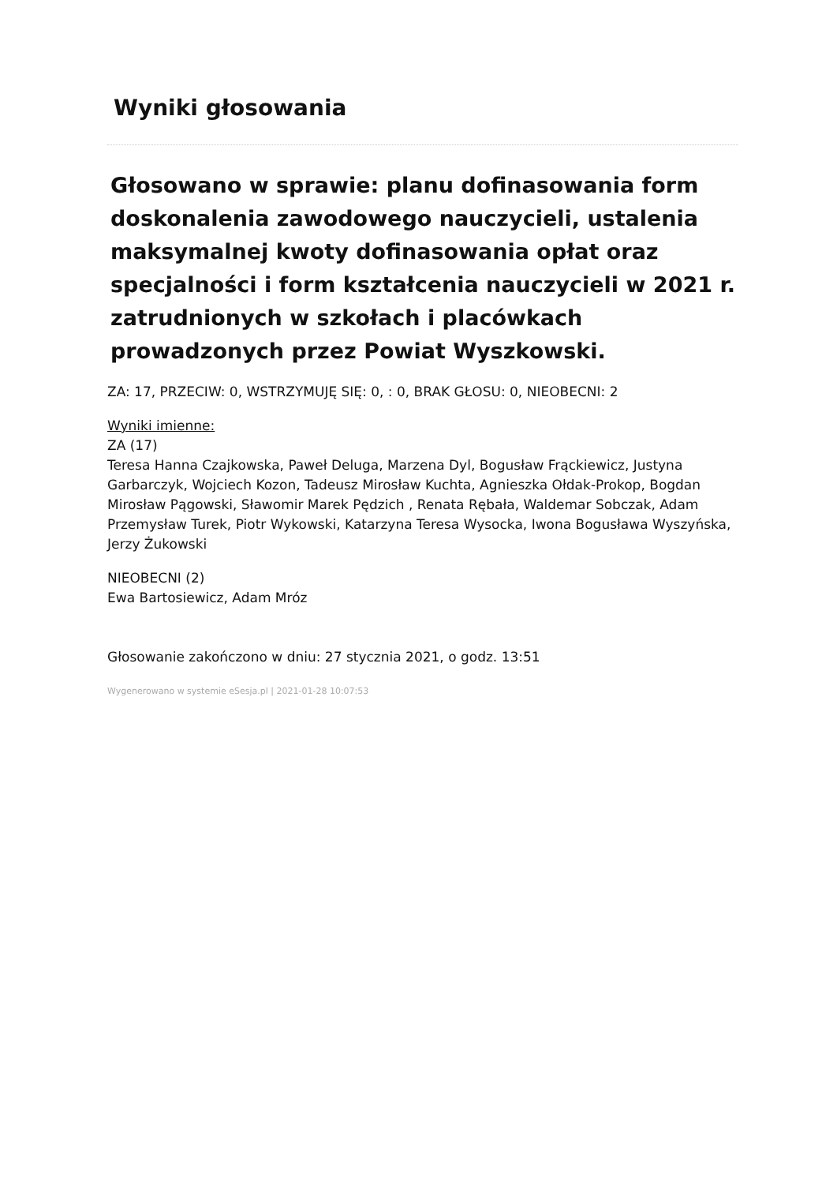Wyniki głosowania
Głosowano w sprawie: planu dofinasowania form doskonalenia zawodowego nauczycieli, ustalenia maksymalnej kwoty dofinasowania opłat oraz specjalności i form kształcenia nauczycieli w 2021 r. zatrudnionych w szkołach i placówkach prowadzonych przez Powiat Wyszkowski.
ZA: 17, PRZECIW: 0, WSTRZYMUJĘ SIĘ: 0, : 0, BRAK GŁOSU: 0, NIEOBECNI: 2
Wyniki imienne:
ZA (17)
Teresa Hanna Czajkowska, Paweł Deluga, Marzena Dyl, Bogusław Frąckiewicz, Justyna Garbarczyk, Wojciech Kozon, Tadeusz Mirosław Kuchta, Agnieszka Ołdak-Prokop, Bogdan Mirosław Pągowski, Sławomir Marek Pędzich , Renata Rębała, Waldemar Sobczak, Adam Przemysław Turek, Piotr Wykowski, Katarzyna Teresa Wysocka, Iwona Bogusława Wyszyńska, Jerzy Żukowski
NIEOBECNI (2)
Ewa Bartosiewicz, Adam Mróz
Głosowanie zakończono w dniu: 27 stycznia 2021, o godz. 13:51
Wygenerowano w systemie eSesja.pl | 2021-01-28 10:07:53